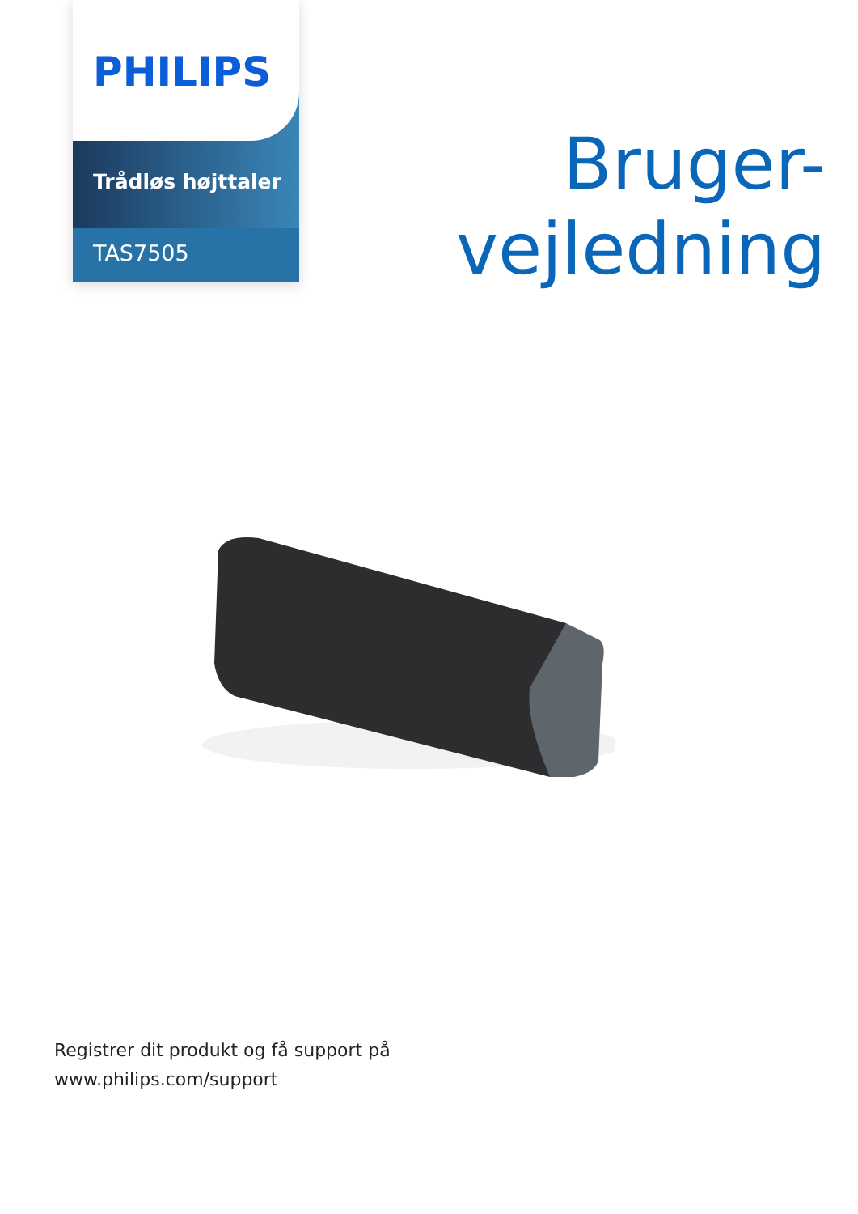PHILIPS
Trådløs højttaler
TAS7505
Bruger-
vejledning
Registrer dit produkt og få support på
www.philips.com/support